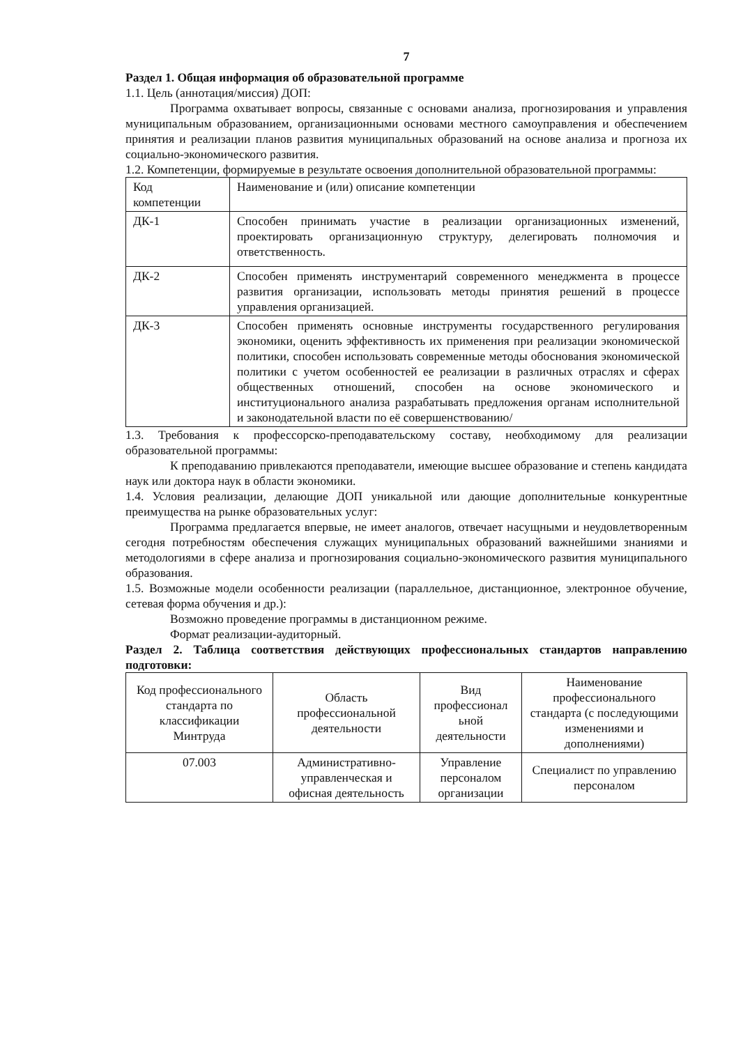7
Раздел 1. Общая информация об образовательной программе
1.1. Цель (аннотация/миссия) ДОП:
Программа охватывает вопросы, связанные с основами анализа, прогнозирования и управления муниципальным образованием, организационными основами местного самоуправления и обеспечением принятия и реализации планов развития муниципальных образований на основе анализа и прогноза их социально-экономического развития.
1.2. Компетенции, формируемые в результате освоения дополнительной образовательной программы:
| Код компетенции | Наименование и (или) описание компетенции |
| ДК-1 | Способен принимать участие в реализации организационных изменений, проектировать организационную структуру, делегировать полномочия и ответственность. |
| ДК-2 | Способен применять инструментарий современного менеджмента в процессе развития организации, использовать методы принятия решений в процессе управления организацией. |
| ДК-3 | Способен применять основные инструменты государственного регулирования экономики, оценить эффективность их применения при реализации экономической политики, способен использовать современные методы обоснования экономической политики с учетом особенностей ее реализации в различных отраслях и сферах общественных отношений, способен на основе экономического и институционального анализа разрабатывать предложения органам исполнительной и законодательной власти по её совершенствованию/ |
1.3. Требования к профессорско-преподавательскому составу, необходимому для реализации образовательной программы:
К преподаванию привлекаются преподаватели, имеющие высшее образование и степень кандидата наук или доктора наук в области экономики.
1.4. Условия реализации, делающие ДОП уникальной или дающие дополнительные конкурентные преимущества на рынке образовательных услуг:
Программа предлагается впервые, не имеет аналогов, отвечает насущными и неудовлетворенным сегодня потребностям обеспечения служащих муниципальных образований важнейшими знаниями и методологиями в сфере анализа и прогнозирования социально-экономического развития муниципального образования.
1.5. Возможные модели особенности реализации (параллельное, дистанционное, электронное обучение, сетевая форма обучения и др.):
Возможно проведение программы в дистанционном режиме.
Формат реализации-аудиторный.
Раздел 2. Таблица соответствия действующих профессиональных стандартов направлению подготовки:
| Код профессионального стандарта по классификации Минтруда | Область профессиональной деятельности | Вид профессионал ьной деятельности | Наименование профессионального стандарта (с последующими изменениями и дополнениями) |
| 07.003 | Административно-управленческая и офисная деятельность | Управление персоналом организации | Специалист по управлению персоналом |